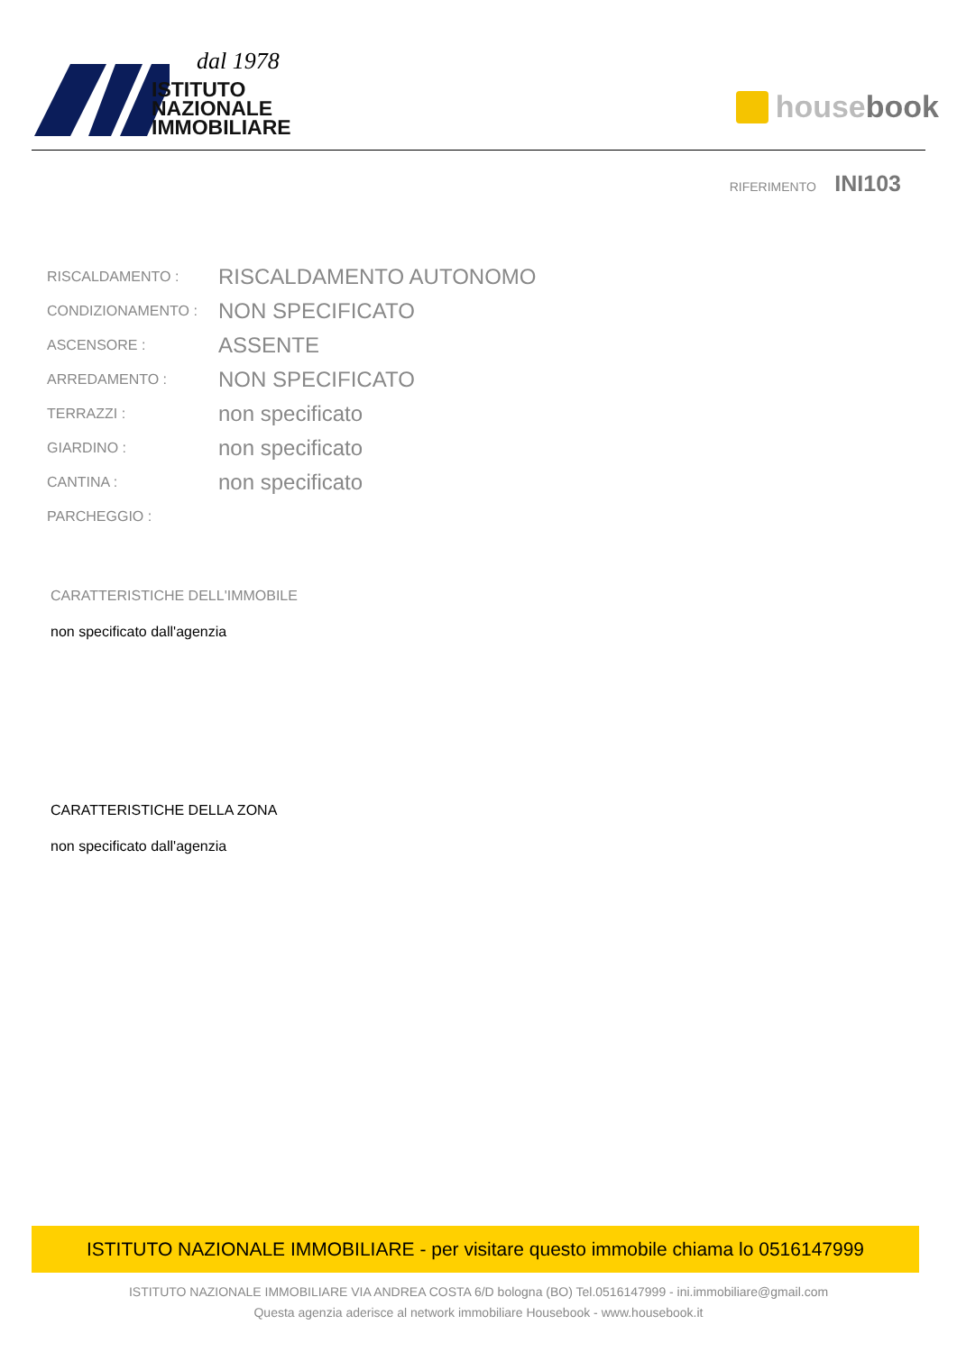dal 1978
ISTITUTO
NAZIONALE
IMMOBILIARE
house book
RIFERIMENTO INI103
| RISCALDAMENTO : | RISCALDAMENTO AUTONOMO |
| CONDIZIONAMENTO : | NON SPECIFICATO |
| ASCENSORE : | ASSENTE |
| ARREDAMENTO : | NON SPECIFICATO |
| TERRAZZI : | non specificato |
| GIARDINO : | non specificato |
| CANTINA : | non specificato |
| PARCHEGGIO : | |
CARATTERISTICHE DELL'IMMOBILE
non specificato dall'agenzia
CARATTERISTICHE DELLA ZONA
non specificato dall'agenzia
ISTITUTO NAZIONALE IMMOBILIARE - per visitare questo immobile chiama lo 0516147999
ISTITUTO NAZIONALE IMMOBILIARE VIA ANDREA COSTA 6/D bologna (BO) Tel.0516147999 - ini.immobiliare@gmail.com
Questa agenzia aderisce al network immobiliare Housebook - www.housebook.it